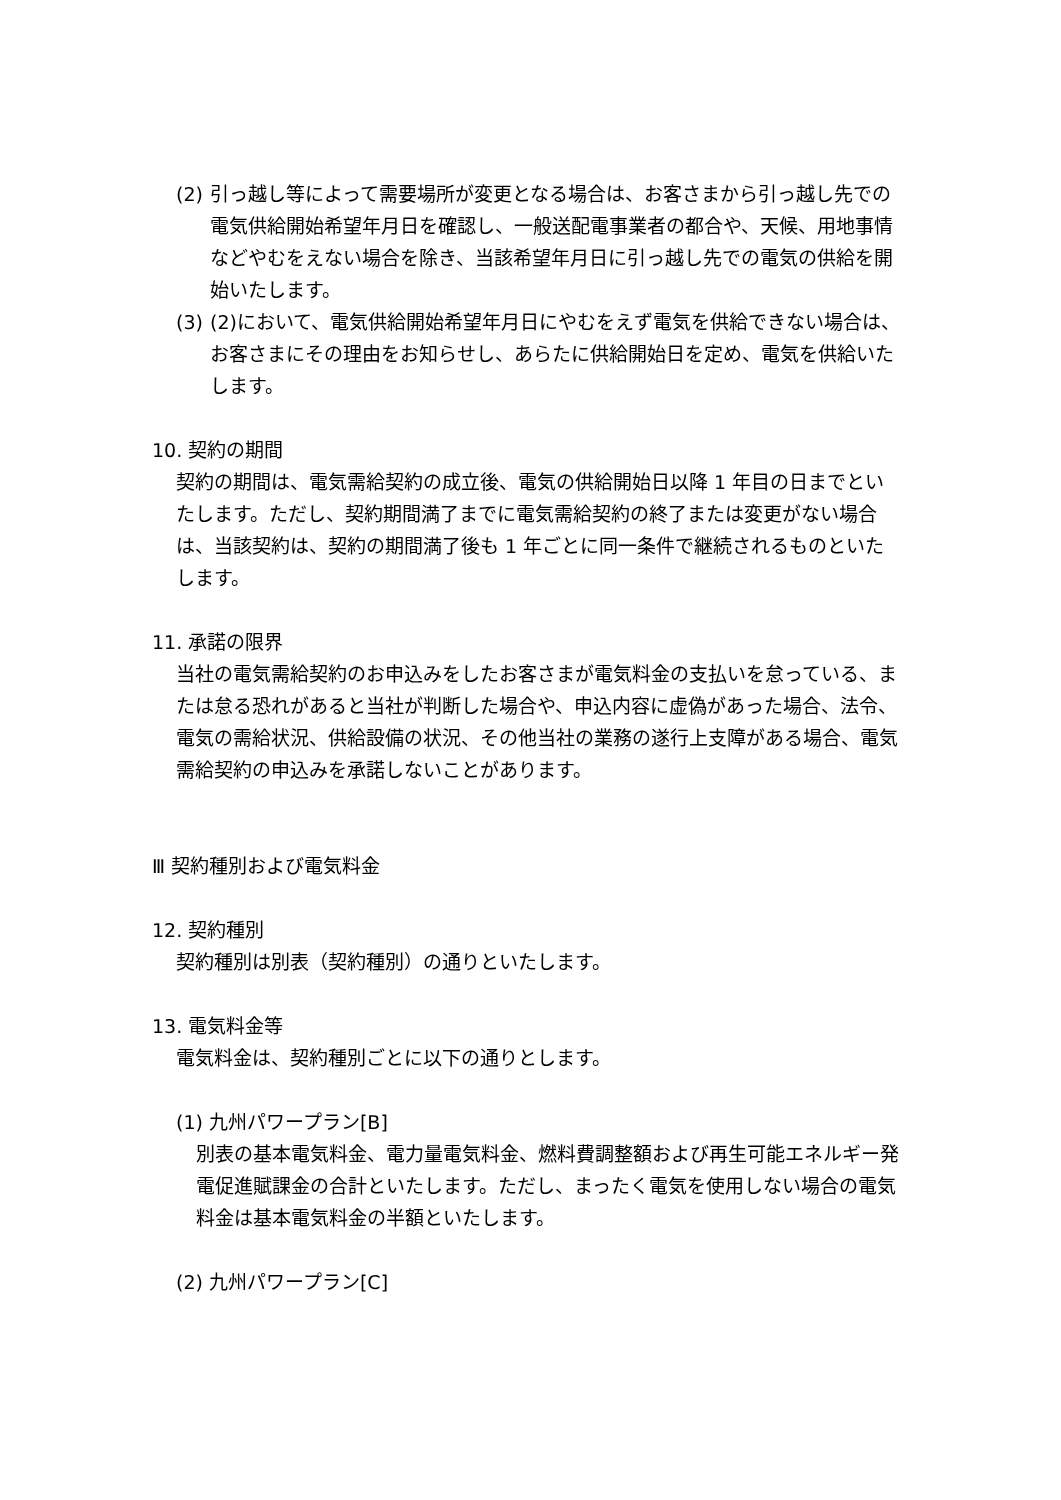(2)
引っ越し等によって需要場所が変更となる場合は、お客さまから引っ越し先での電気供給開始希望年月日を確認し、一般送配電事業者の都合や、天候、用地事情などやむをえない場合を除き、当該希望年月日に引っ越し先での電気の供給を開始いたします。
(3)
(2)において、電気供給開始希望年月日にやむをえず電気を供給できない場合は、お客さまにその理由をお知らせし、あらたに供給開始日を定め、電気を供給いたします。
10. 契約の期間
契約の期間は、電気需給契約の成立後、電気の供給開始日以降 1 年目の日までといたします。ただし、契約期間満了までに電気需給契約の終了または変更がない場合は、当該契約は、契約の期間満了後も 1 年ごとに同一条件で継続されるものといたします。
11. 承諾の限界
当社の電気需給契約のお申込みをしたお客さまが電気料金の支払いを怠っている、または怠る恐れがあると当社が判断した場合や、申込内容に虚偽があった場合、法令、電気の需給状況、供給設備の状況、その他当社の業務の遂行上支障がある場合、電気需給契約の申込みを承諾しないことがあります。
Ⅲ 契約種別および電気料金
12. 契約種別
契約種別は別表（契約種別）の通りといたします。
13. 電気料金等
電気料金は、契約種別ごとに以下の通りとします。
(1) 九州パワープラン[B]
別表の基本電気料金、電力量電気料金、燃料費調整額および再生可能エネルギー発電促進賦課金の合計といたします。ただし、まったく電気を使用しない場合の電気料金は基本電気料金の半額といたします。
(2) 九州パワープラン[C]